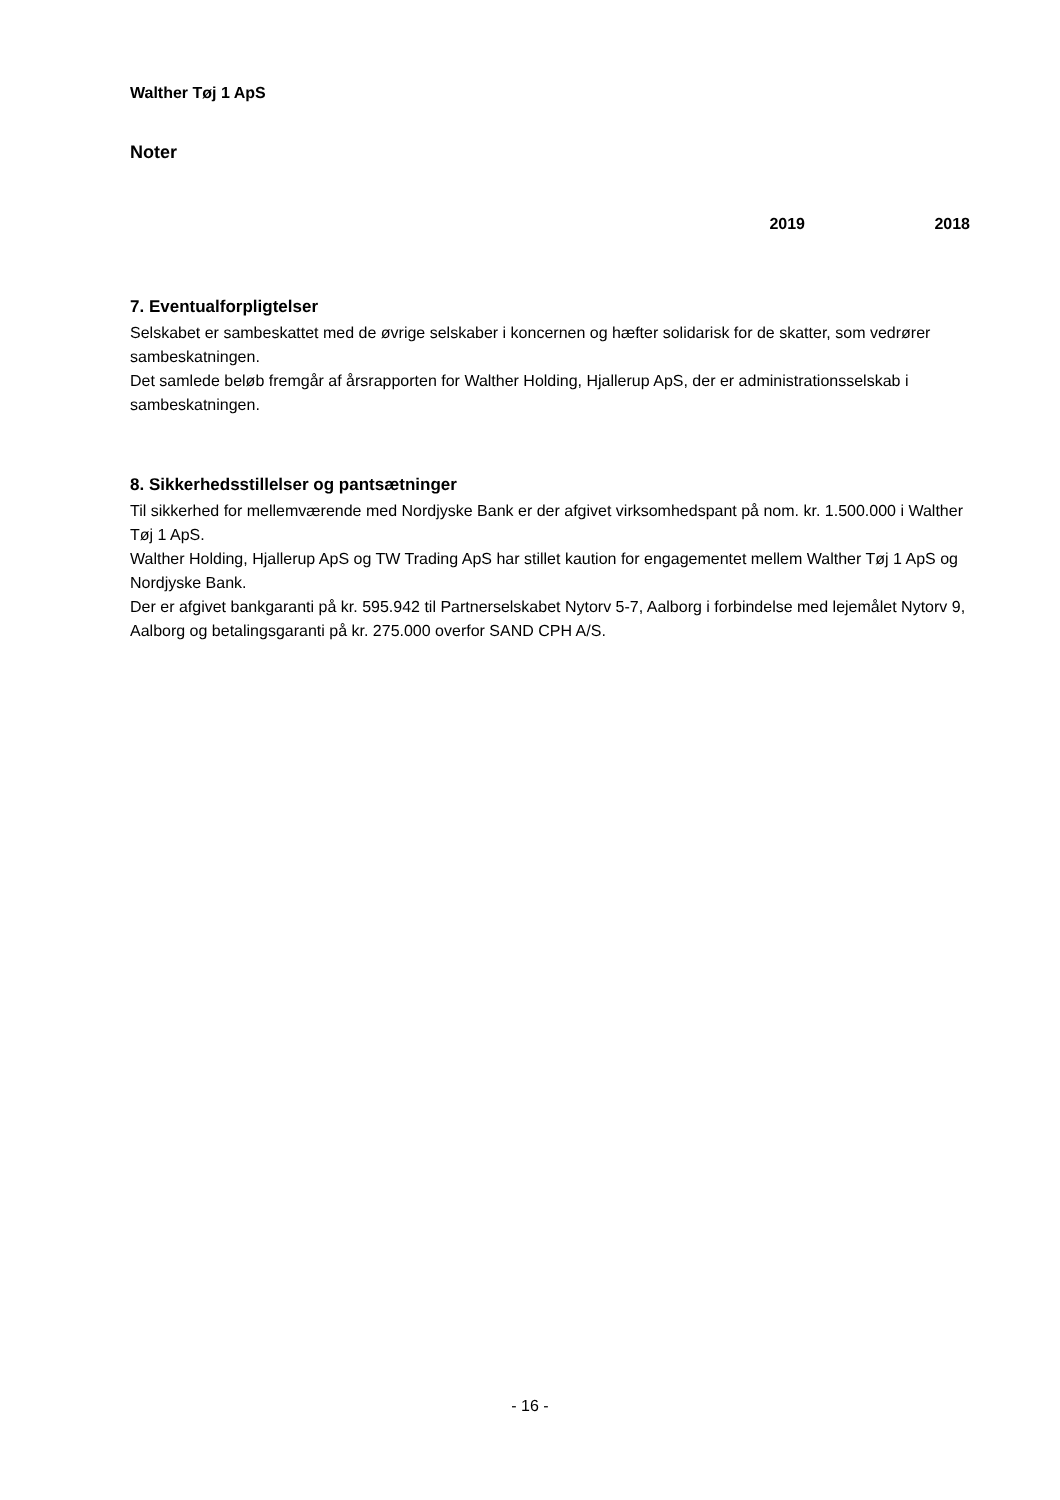Walther Tøj 1 ApS
Noter
2019 2018
7. Eventualforpligtelser
Selskabet er sambeskattet med de øvrige selskaber i koncernen og hæfter solidarisk for de skatter, som vedrører sambeskatningen.
Det samlede beløb fremgår af årsrapporten for Walther Holding, Hjallerup ApS, der er administrationsselskab i sambeskatningen.
8. Sikkerhedsstillelser og pantsætninger
Til sikkerhed for mellemværende med Nordjyske Bank er der afgivet virksomhedspant på nom. kr. 1.500.000 i Walther Tøj 1 ApS.
Walther Holding, Hjallerup ApS og TW Trading ApS har stillet kaution for engagementet mellem Walther Tøj 1 ApS og Nordjyske Bank.
Der er afgivet bankgaranti på kr. 595.942 til Partnerselskabet Nytorv 5-7, Aalborg i forbindelse med lejemålet Nytorv 9, Aalborg og betalingsgaranti på kr. 275.000 overfor SAND CPH A/S.
- 16 -